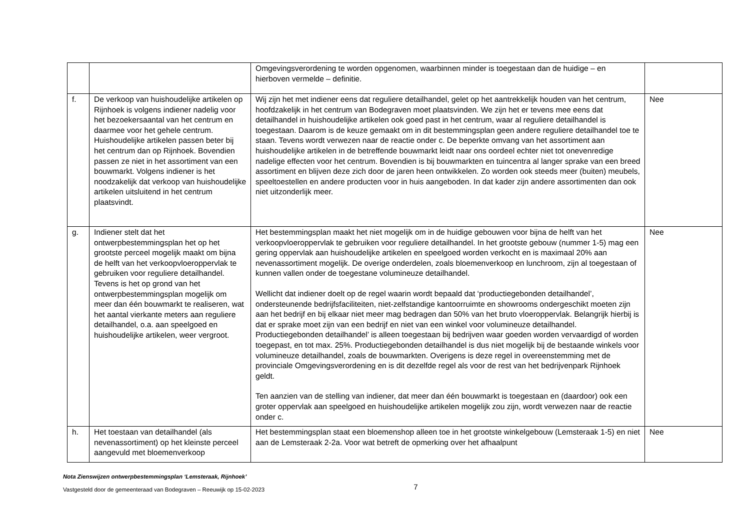| | | Omgevingsverordening te worden opgenomen, waarbinnen minder is toegestaan dan de huidige – en hierboven vermelde – definitie. | |
| f. | De verkoop van huishoudelijke artikelen op Rijnhoek is volgens indiener nadelig voor het bezoekersaantal van het centrum en daarmee voor het gehele centrum. Huishoudelijke artikelen passen beter bij het centrum dan op Rijnhoek. Bovendien passen ze niet in het assortiment van een bouwmarkt. Volgens indiener is het noodzakelijk dat verkoop van huishoudelijke artikelen uitsluitend in het centrum plaatsvindt. | Wij zijn het met indiener eens dat reguliere detailhandel, gelet op het aantrekkelijk houden van het centrum, hoofdzakelijk in het centrum van Bodegraven moet plaatsvinden. We zijn het er tevens mee eens dat detailhandel in huishoudelijke artikelen ook goed past in het centrum, waar al reguliere detailhandel is toegestaan. Daarom is de keuze gemaakt om in dit bestemmingsplan geen andere reguliere detailhandel toe te staan. Tevens wordt verwezen naar de reactie onder c. De beperkte omvang van het assortiment aan huishoudelijke artikelen in de betreffende bouwmarkt leidt naar ons oordeel echter niet tot onevenredige nadelige effecten voor het centrum. Bovendien is bij bouwmarkten en tuincentra al langer sprake van een breed assortiment en blijven deze zich door de jaren heen ontwikkelen. Zo worden ook steeds meer (buiten) meubels, speeltoestellen en andere producten voor in huis aangeboden. In dat kader zijn andere assortimenten dan ook niet uitzonderlijk meer. | Nee |
| g. | Indiener stelt dat het ontwerpbestemmingsplan het op het grootste perceel mogelijk maakt om bijna de helft van het verkoopvloeroppervlak te gebruiken voor reguliere detailhandel. Tevens is het op grond van het ontwerpbestemmingsplan mogelijk om meer dan één bouwmarkt te realiseren, wat het aantal vierkante meters aan reguliere detailhandel, o.a. aan speelgoed en huishoudelijke artikelen, weer vergroot. | Het bestemmingsplan maakt het niet mogelijk om in de huidige gebouwen voor bijna de helft van het verkoopvloeroppervlak te gebruiken voor reguliere detailhandel. In het grootste gebouw (nummer 1-5) mag een gering oppervlak aan huishoudelijke artikelen en speelgoed worden verkocht en is maximaal 20% aan nevenassortiment mogelijk. De overige onderdelen, zoals bloemenverkoop en lunchroom, zijn al toegestaan of kunnen vallen onder de toegestane volumineuze detailhandel. Wellicht dat indiener doelt op de regel waarin wordt bepaald dat ‘productiegebonden detailhandel’, ondersteunende bedrijfsfaciliteiten, niet-zelfstandige kantoorruimte en showrooms ondergeschikt moeten zijn aan het bedrijf en bij elkaar niet meer mag bedragen dan 50% van het bruto vloeroppervlak. Belangrijk hierbij is dat er sprake moet zijn van een bedrijf en niet van een winkel voor volumineuze detailhandel. Productiegebonden detailhandel’ is alleen toegestaan bij bedrijven waar goeden worden vervaardigd of worden toegepast, en tot max. 25%. Productiegebonden detailhandel is dus niet mogelijk bij de bestaande winkels voor volumineuze detailhandel, zoals de bouwmarkten. Overigens is deze regel in overeenstemming met de provinciale Omgevingsverordening en is dit dezelfde regel als voor de rest van het bedrijvenpark Rijnhoek geldt. Ten aanzien van de stelling van indiener, dat meer dan één bouwmarkt is toegestaan en (daardoor) ook een groter oppervlak aan speelgoed en huishoudelijke artikelen mogelijk zou zijn, wordt verwezen naar de reactie onder c. | Nee |
| h. | Het toestaan van detailhandel (als nevenassortiment) op het kleinste perceel aangevuld met bloemenverkoop | Het bestemmingsplan staat een bloemenshop alleen toe in het grootste winkelgebouw (Lemsteraak 1-5) en niet aan de Lemsteraak 2-2a. Voor wat betreft de opmerking over het afhaalpunt | Nee |
Nota Zienswijzen ontwerpbestemmingsplan ‘Lemsteraak, Rijnhoek’
Vastgesteld door de gemeenteraad van Bodegraven – Reeuwijk op 15-02-2023 7